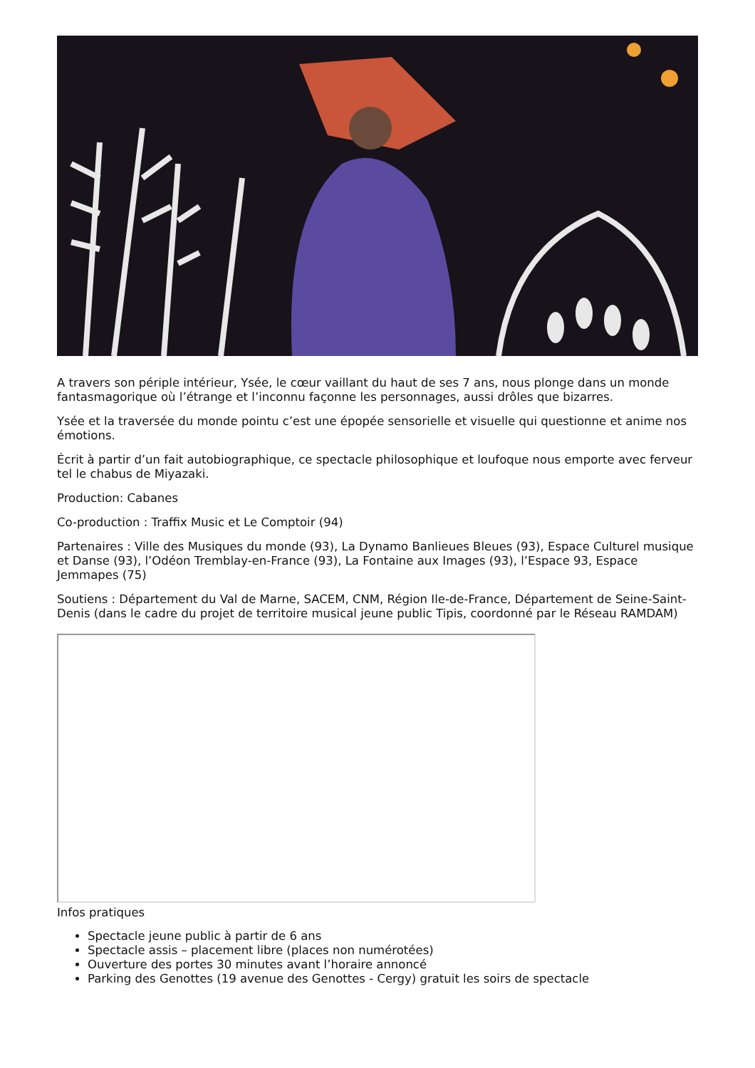A travers son périple intérieur, Ysée, le cœur vaillant du haut de ses 7 ans, nous plonge dans un monde fantasmagorique où l’étrange et l’inconnu façonne les personnages, aussi drôles que bizarres.
Ysée et la traversée du monde pointu c’est une épopée sensorielle et visuelle qui questionne et anime nos émotions.
Écrit à partir d’un fait autobiographique, ce spectacle philosophique et loufoque nous emporte avec ferveur tel le chabus de Miyazaki.
Production: Cabanes
Co-production : Traffix Music et Le Comptoir (94)
Partenaires : Ville des Musiques du monde (93), La Dynamo Banlieues Bleues (93), Espace Culturel musique et Danse (93), l’Odéon Tremblay-en-France (93), La Fontaine aux Images (93), l’Espace 93, Espace Jemmapes (75)
Soutiens : Département du Val de Marne, SACEM, CNM, Région Ile-de-France, Département de Seine-Saint-Denis (dans le cadre du projet de territoire musical jeune public Tipis, coordonné par le Réseau RAMDAM)
Infos pratiques
Spectacle jeune public à partir de 6 ans
Spectacle assis – placement libre (places non numérotées)
Ouverture des portes 30 minutes avant l’horaire annoncé
Parking des Genottes (19 avenue des Genottes - Cergy) gratuit les soirs de spectacle